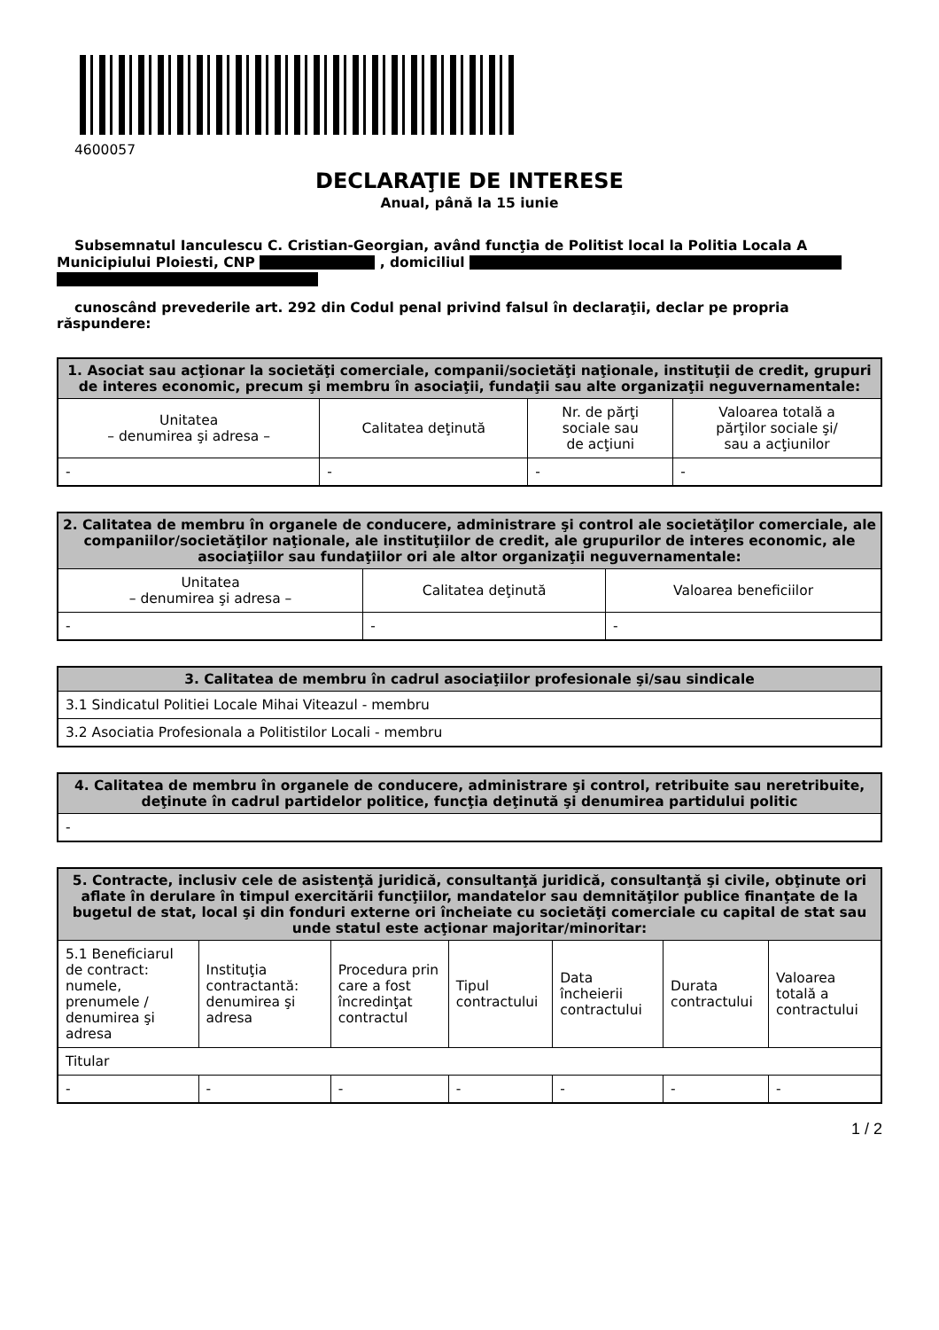4600057
DECLARAŢIE DE INTERESE
Anual, până la 15 iunie
Subsemnatul Ianculescu C. Cristian-Georgian, având funcţia de Politist local la Politia Locala A Municipiului Ploiesti, CNP , domiciliul
cunoscând prevederile art. 292 din Codul penal privind falsul în declaraţii, declar pe propria răspundere:
| 1. Asociat sau acţionar la societăţi comerciale, companii/societăţi naţionale, instituţii de credit, grupuri de interes economic, precum şi membru în asociaţii, fundaţii sau alte organizaţii neguvernamentale: | | | |
| --- | --- | --- | --- |
| Unitatea – denumirea şi adresa – | Calitatea deţinută | Nr. de părţi sociale sau de acţiuni | Valoarea totală a părţilor sociale şi/ sau a acţiunilor |
| - | - | - | - |
| 2. Calitatea de membru în organele de conducere, administrare şi control ale societăţilor comerciale, ale companiilor/societăţilor naţionale, ale instituţiilor de credit, ale grupurilor de interes economic, ale asociaţiilor sau fundaţiilor ori ale altor organizaţii neguvernamentale: | | |
| --- | --- | --- |
| Unitatea – denumirea şi adresa – | Calitatea deţinută | Valoarea beneficiilor |
| - | - | - |
| 3. Calitatea de membru în cadrul asociaţiilor profesionale şi/sau sindicale |
| --- |
| 3.1 Sindicatul Politiei Locale Mihai Viteazul - membru |
| 3.2 Asociatia Profesionala a Politistilor Locali - membru |
| 4. Calitatea de membru în organele de conducere, administrare şi control, retribuite sau neretribuite, deţinute în cadrul partidelor politice, funcţia deţinută şi denumirea partidului politic |
| --- |
| - |
| 5. Contracte, inclusiv cele de asistenţă juridică, consultanţă juridică, consultanţă şi civile, obţinute ori aflate în derulare în timpul exercitării funcţiilor, mandatelor sau demnităţilor publice finanţate de la bugetul de stat, local şi din fonduri externe ori încheiate cu societăţi comerciale cu capital de stat sau unde statul este acţionar majoritar/minoritar: | | | | | | |
| --- | --- | --- | --- | --- | --- | --- |
| 5.1 Beneficiarul de contract: numele, prenumele / denumirea şi adresa | Instituţia contractantă: denumirea şi adresa | Procedura prin care a fost încredinţat contractul | Tipul contractului | Data încheierii contractului | Durata contractului | Valoarea totală a contractului |
| Titular | | | | | | |
| - | - | - | - | - | - | - |
1 / 2